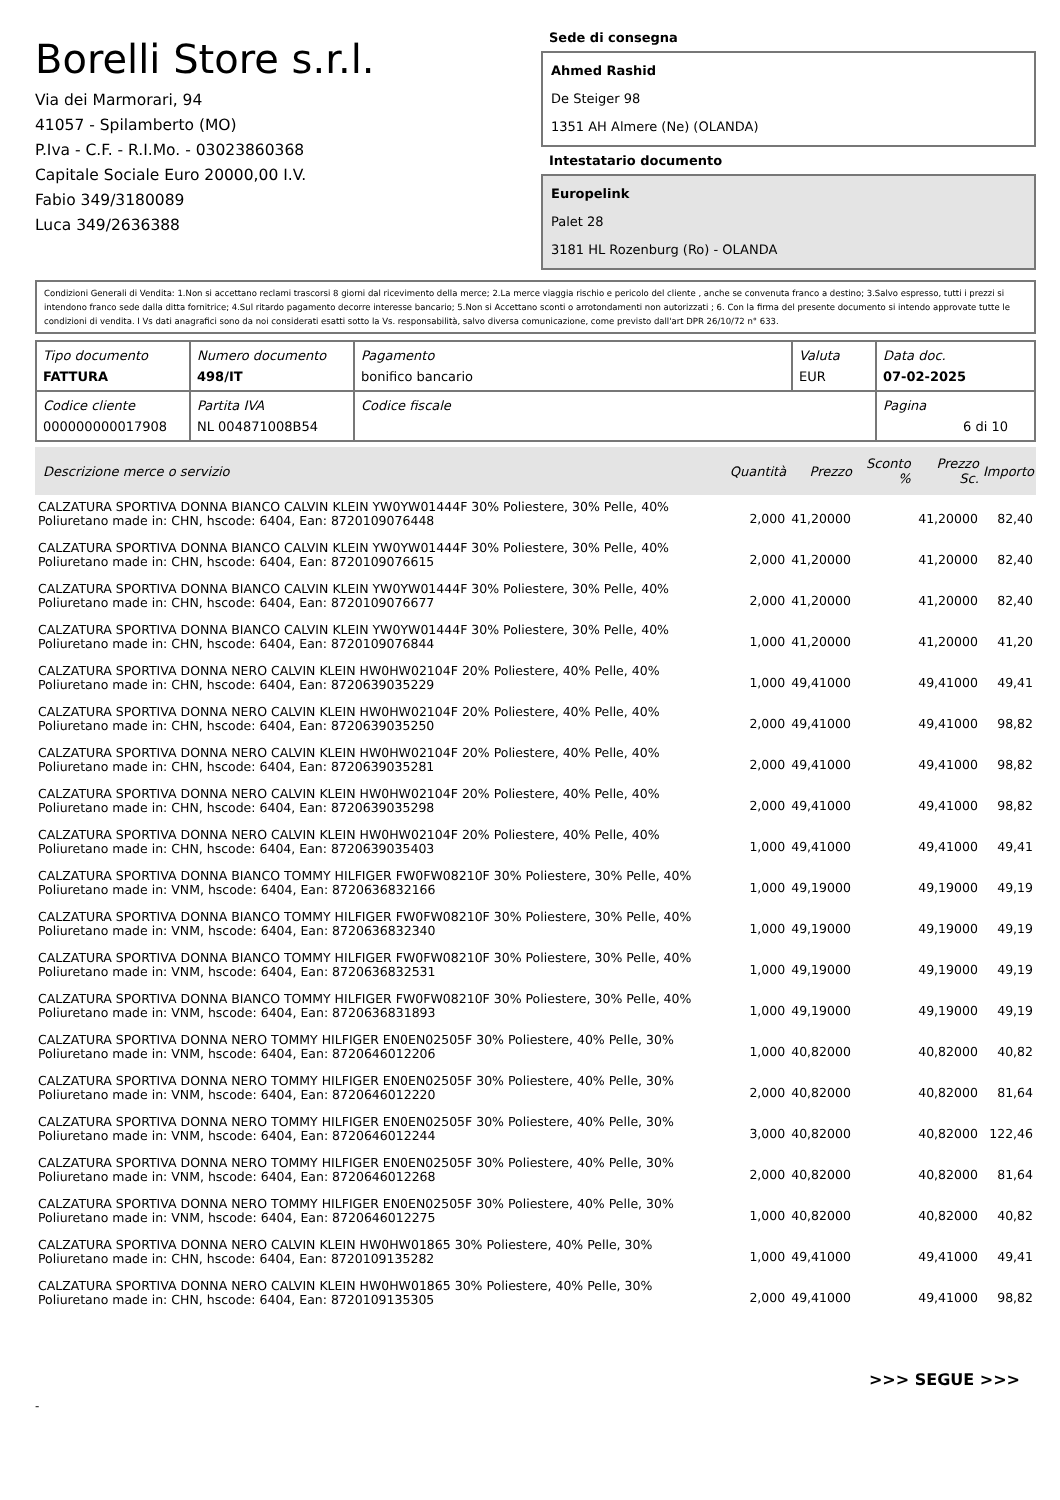Borelli Store s.r.l.
Via dei Marmorari, 94
41057 - Spilamberto (MO)
P.Iva - C.F. - R.I.Mo. - 03023860368
Capitale Sociale Euro 20000,00 I.V.
Fabio 349/3180089
Luca 349/2636388
Sede di consegna
Ahmed Rashid
De Steiger 98
1351 AH Almere (Ne) (OLANDA)
Intestatario documento
Europelink
Palet 28
3181 HL Rozenburg (Ro) - OLANDA
Condizioni Generali di Vendita: 1.Non si accettano reclami trascorsi 8 giorni dal ricevimento della merce; 2.La merce viaggia rischio e pericolo del cliente , anche se convenuta franco a destino; 3.Salvo espresso, tutti i prezzi si intendono franco sede dalla ditta fornitrice; 4.Sul ritardo pagamento decorre interesse bancario; 5.Non si Accettano sconti o arrotondamenti non autorizzati ; 6. Con la firma del presente documento si intendo approvate tutte le condizioni di vendita. I Vs dati anagrafici sono da noi considerati esatti sotto la Vs. responsabilità, salvo diversa comunicazione, come previsto dall'art DPR 26/10/72 n° 633.
| Tipo documento FATTURA | Numero documento 498/IT | Pagamento bonifico bancario | Valuta EUR | Data doc. 07-02-2025 |
| Codice cliente 000000000017908 | Partita IVA NL 004871008B54 | Codice fiscale | | Pagina 6 di 10 |
| Descrizione merce o servizio | Quantità | Prezzo | Sconto % | Prezzo Sc. | Importo |
| --- | --- | --- | --- | --- | --- |
| CALZATURA SPORTIVA DONNA BIANCO CALVIN KLEIN YW0YW01444F 30% Poliestere, 30% Pelle, 40% Poliuretano made in: CHN, hscode: 6404, Ean: 8720109076448 | 2,000 | 41,20000 | | 41,20000 | 82,40 |
| CALZATURA SPORTIVA DONNA BIANCO CALVIN KLEIN YW0YW01444F 30% Poliestere, 30% Pelle, 40% Poliuretano made in: CHN, hscode: 6404, Ean: 8720109076615 | 2,000 | 41,20000 | | 41,20000 | 82,40 |
| CALZATURA SPORTIVA DONNA BIANCO CALVIN KLEIN YW0YW01444F 30% Poliestere, 30% Pelle, 40% Poliuretano made in: CHN, hscode: 6404, Ean: 8720109076677 | 2,000 | 41,20000 | | 41,20000 | 82,40 |
| CALZATURA SPORTIVA DONNA BIANCO CALVIN KLEIN YW0YW01444F 30% Poliestere, 30% Pelle, 40% Poliuretano made in: CHN, hscode: 6404, Ean: 8720109076844 | 1,000 | 41,20000 | | 41,20000 | 41,20 |
| CALZATURA SPORTIVA DONNA NERO CALVIN KLEIN HW0HW02104F 20% Poliestere, 40% Pelle, 40% Poliuretano made in: CHN, hscode: 6404, Ean: 8720639035229 | 1,000 | 49,41000 | | 49,41000 | 49,41 |
| CALZATURA SPORTIVA DONNA NERO CALVIN KLEIN HW0HW02104F 20% Poliestere, 40% Pelle, 40% Poliuretano made in: CHN, hscode: 6404, Ean: 8720639035250 | 2,000 | 49,41000 | | 49,41000 | 98,82 |
| CALZATURA SPORTIVA DONNA NERO CALVIN KLEIN HW0HW02104F 20% Poliestere, 40% Pelle, 40% Poliuretano made in: CHN, hscode: 6404, Ean: 8720639035281 | 2,000 | 49,41000 | | 49,41000 | 98,82 |
| CALZATURA SPORTIVA DONNA NERO CALVIN KLEIN HW0HW02104F 20% Poliestere, 40% Pelle, 40% Poliuretano made in: CHN, hscode: 6404, Ean: 8720639035298 | 2,000 | 49,41000 | | 49,41000 | 98,82 |
| CALZATURA SPORTIVA DONNA NERO CALVIN KLEIN HW0HW02104F 20% Poliestere, 40% Pelle, 40% Poliuretano made in: CHN, hscode: 6404, Ean: 8720639035403 | 1,000 | 49,41000 | | 49,41000 | 49,41 |
| CALZATURA SPORTIVA DONNA BIANCO TOMMY HILFIGER FW0FW08210F 30% Poliestere, 30% Pelle, 40% Poliuretano made in: VNM, hscode: 6404, Ean: 8720636832166 | 1,000 | 49,19000 | | 49,19000 | 49,19 |
| CALZATURA SPORTIVA DONNA BIANCO TOMMY HILFIGER FW0FW08210F 30% Poliestere, 30% Pelle, 40% Poliuretano made in: VNM, hscode: 6404, Ean: 8720636832340 | 1,000 | 49,19000 | | 49,19000 | 49,19 |
| CALZATURA SPORTIVA DONNA BIANCO TOMMY HILFIGER FW0FW08210F 30% Poliestere, 30% Pelle, 40% Poliuretano made in: VNM, hscode: 6404, Ean: 8720636832531 | 1,000 | 49,19000 | | 49,19000 | 49,19 |
| CALZATURA SPORTIVA DONNA BIANCO TOMMY HILFIGER FW0FW08210F 30% Poliestere, 30% Pelle, 40% Poliuretano made in: VNM, hscode: 6404, Ean: 8720636831893 | 1,000 | 49,19000 | | 49,19000 | 49,19 |
| CALZATURA SPORTIVA DONNA NERO TOMMY HILFIGER EN0EN02505F 30% Poliestere, 40% Pelle, 30% Poliuretano made in: VNM, hscode: 6404, Ean: 8720646012206 | 1,000 | 40,82000 | | 40,82000 | 40,82 |
| CALZATURA SPORTIVA DONNA NERO TOMMY HILFIGER EN0EN02505F 30% Poliestere, 40% Pelle, 30% Poliuretano made in: VNM, hscode: 6404, Ean: 8720646012220 | 2,000 | 40,82000 | | 40,82000 | 81,64 |
| CALZATURA SPORTIVA DONNA NERO TOMMY HILFIGER EN0EN02505F 30% Poliestere, 40% Pelle, 30% Poliuretano made in: VNM, hscode: 6404, Ean: 8720646012244 | 3,000 | 40,82000 | | 40,82000 | 122,46 |
| CALZATURA SPORTIVA DONNA NERO TOMMY HILFIGER EN0EN02505F 30% Poliestere, 40% Pelle, 30% Poliuretano made in: VNM, hscode: 6404, Ean: 8720646012268 | 2,000 | 40,82000 | | 40,82000 | 81,64 |
| CALZATURA SPORTIVA DONNA NERO TOMMY HILFIGER EN0EN02505F 30% Poliestere, 40% Pelle, 30% Poliuretano made in: VNM, hscode: 6404, Ean: 8720646012275 | 1,000 | 40,82000 | | 40,82000 | 40,82 |
| CALZATURA SPORTIVA DONNA NERO CALVIN KLEIN HW0HW01865 30% Poliestere, 40% Pelle, 30% Poliuretano made in: CHN, hscode: 6404, Ean: 8720109135282 | 1,000 | 49,41000 | | 49,41000 | 49,41 |
| CALZATURA SPORTIVA DONNA NERO CALVIN KLEIN HW0HW01865 30% Poliestere, 40% Pelle, 30% Poliuretano made in: CHN, hscode: 6404, Ean: 8720109135305 | 2,000 | 49,41000 | | 49,41000 | 98,82 |
>>> SEGUE >>>
-